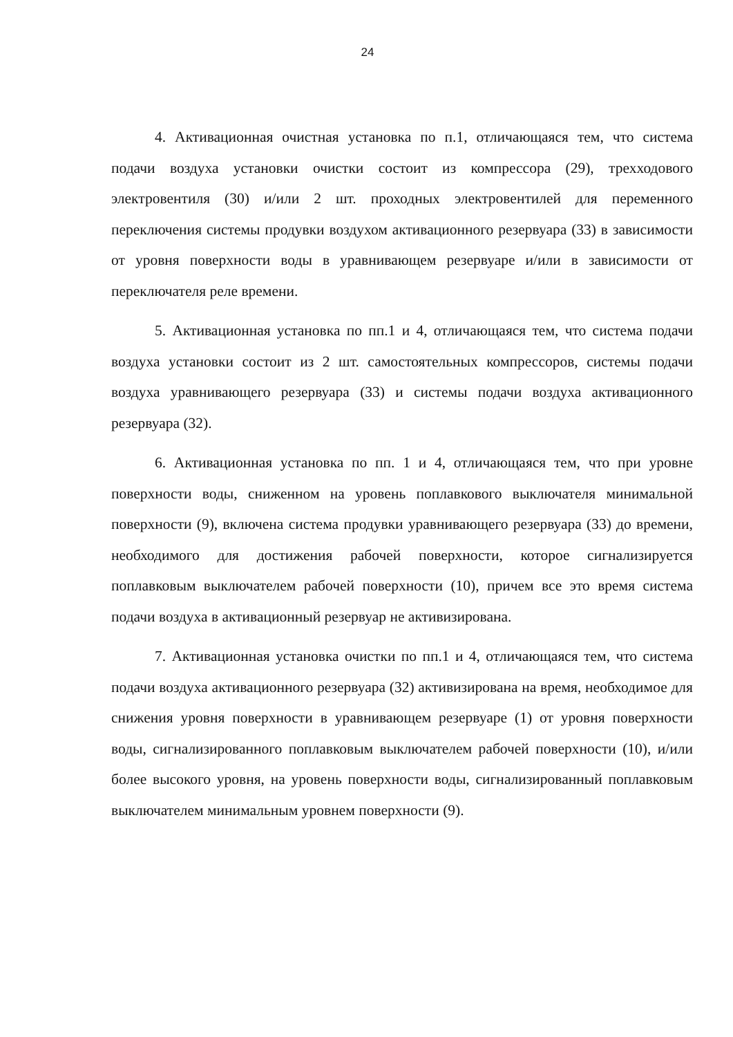24
4. Активационная очистная установка по п.1, отличающаяся тем, что система подачи воздуха установки очистки состоит из компрессора (29), трехходового электровентиля (30) и/или 2 шт. проходных электровентилей для переменного переключения системы продувки воздухом активационного резервуара (33) в зависимости от уровня поверхности воды в уравнивающем резервуаре и/или в зависимости от переключателя реле времени.
5. Активационная установка по пп.1 и 4, отличающаяся тем, что система подачи воздуха установки состоит из 2 шт. самостоятельных компрессоров, системы подачи воздуха уравнивающего резервуара (33) и системы подачи воздуха активационного резервуара (32).
6. Активационная установка по пп. 1 и 4, отличающаяся тем, что при уровне поверхности воды, сниженном на уровень поплавкового выключателя минимальной поверхности (9), включена система продувки уравнивающего резервуара (33) до времени, необходимого для достижения рабочей поверхности, которое сигнализируется поплавковым выключателем рабочей поверхности (10), причем все это время система подачи воздуха в активационный резервуар не активизирована.
7. Активационная установка очистки по пп.1 и 4, отличающаяся тем, что система подачи воздуха активационного резервуара (32) активизирована на время, необходимое для снижения уровня поверхности в уравнивающем резервуаре (1) от уровня поверхности воды, сигнализированного поплавковым выключателем рабочей поверхности (10), и/или более высокого уровня, на уровень поверхности воды, сигнализированный поплавковым выключателем минимальным уровнем поверхности (9).